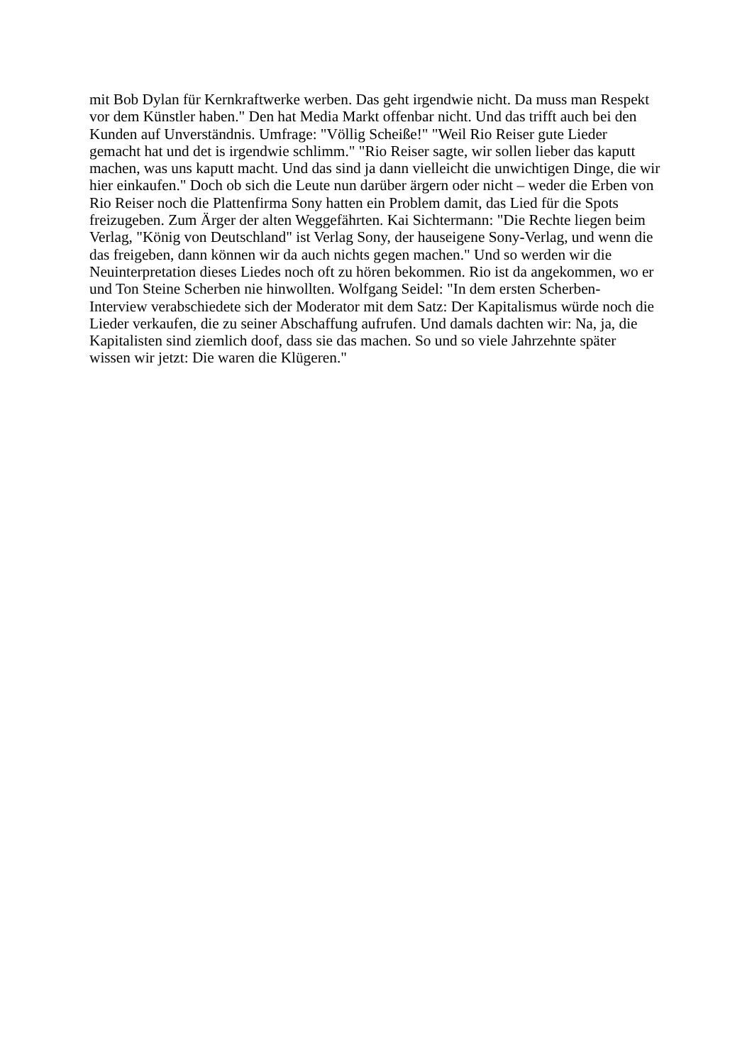mit Bob Dylan für Kernkraftwerke werben. Das geht irgendwie nicht. Da muss man Respekt
vor dem Künstler haben." Den hat Media Markt offenbar nicht. Und das trifft auch bei den
Kunden auf Unverständnis. Umfrage: "Völlig Scheiße!" "Weil Rio Reiser gute Lieder
gemacht hat und det is irgendwie schlimm." "Rio Reiser sagte, wir sollen lieber das kaputt
machen, was uns kaputt macht. Und das sind ja dann vielleicht die unwichtigen Dinge, die wir
hier einkaufen." Doch ob sich die Leute nun darüber ärgern oder nicht – weder die Erben von
Rio Reiser noch die Plattenfirma Sony hatten ein Problem damit, das Lied für die Spots
freizugeben. Zum Ärger der alten Weggefährten. Kai Sichtermann: "Die Rechte liegen beim
Verlag, "König von Deutschland" ist Verlag Sony, der hauseigene Sony-Verlag, und wenn die
das freigeben, dann können wir da auch nichts gegen machen." Und so werden wir die
Neuinterpretation dieses Liedes noch oft zu hören bekommen. Rio ist da angekommen, wo er
und Ton Steine Scherben nie hinwollten. Wolfgang Seidel: "In dem ersten Scherben-
Interview verabschiedete sich der Moderator mit dem Satz: Der Kapitalismus würde noch die
Lieder verkaufen, die zu seiner Abschaffung aufrufen. Und damals dachten wir: Na, ja, die
Kapitalisten sind ziemlich doof, dass sie das machen. So und so viele Jahrzehnte später
wissen wir jetzt: Die waren die Klügeren."